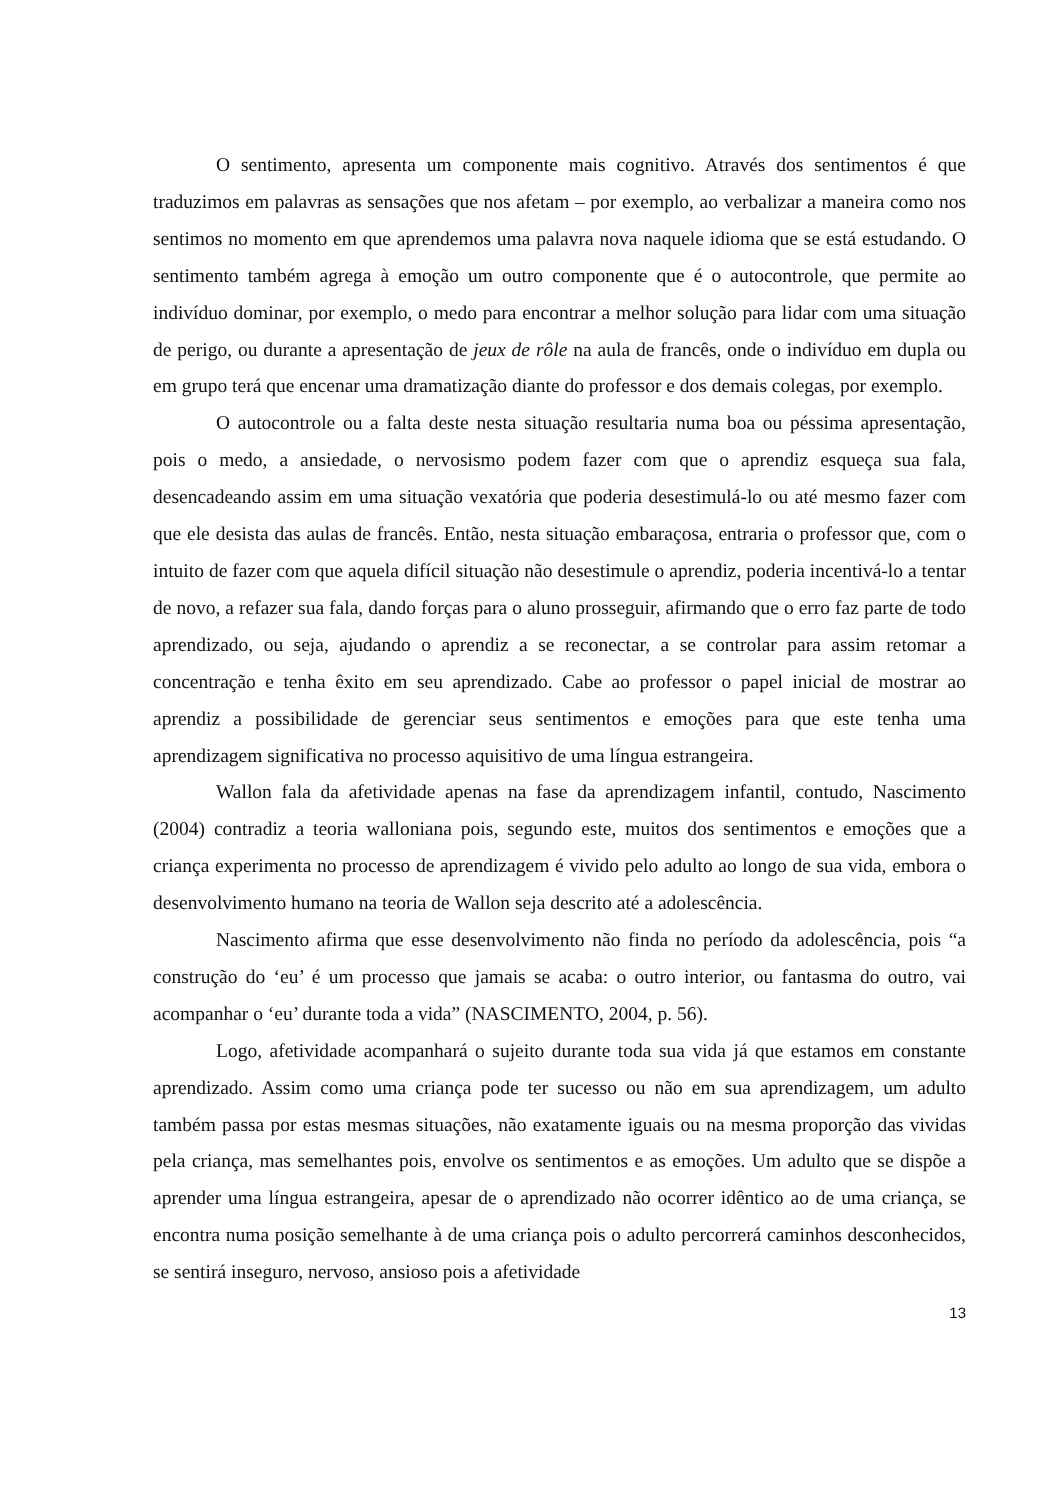O sentimento, apresenta um componente mais cognitivo. Através dos sentimentos é que traduzimos em palavras as sensações que nos afetam – por exemplo, ao verbalizar a maneira como nos sentimos no momento em que aprendemos uma palavra nova naquele idioma que se está estudando. O sentimento também agrega à emoção um outro componente que é o autocontrole, que permite ao indivíduo dominar, por exemplo, o medo para encontrar a melhor solução para lidar com uma situação de perigo, ou durante a apresentação de jeux de rôle na aula de francês, onde o indivíduo em dupla ou em grupo terá que encenar uma dramatização diante do professor e dos demais colegas, por exemplo.
O autocontrole ou a falta deste nesta situação resultaria numa boa ou péssima apresentação, pois o medo, a ansiedade, o nervosismo podem fazer com que o aprendiz esqueça sua fala, desencadeando assim em uma situação vexatória que poderia desestimulá-lo ou até mesmo fazer com que ele desista das aulas de francês. Então, nesta situação embaraçosa, entraria o professor que, com o intuito de fazer com que aquela difícil situação não desestimule o aprendiz, poderia incentivá-lo a tentar de novo, a refazer sua fala, dando forças para o aluno prosseguir, afirmando que o erro faz parte de todo aprendizado, ou seja, ajudando o aprendiz a se reconectar, a se controlar para assim retomar a concentração e tenha êxito em seu aprendizado. Cabe ao professor o papel inicial de mostrar ao aprendiz a possibilidade de gerenciar seus sentimentos e emoções para que este tenha uma aprendizagem significativa no processo aquisitivo de uma língua estrangeira.
Wallon fala da afetividade apenas na fase da aprendizagem infantil, contudo, Nascimento (2004) contradiz a teoria walloniana pois, segundo este, muitos dos sentimentos e emoções que a criança experimenta no processo de aprendizagem é vivido pelo adulto ao longo de sua vida, embora o desenvolvimento humano na teoria de Wallon seja descrito até a adolescência.
Nascimento afirma que esse desenvolvimento não finda no período da adolescência, pois “a construção do ‘eu’ é um processo que jamais se acaba: o outro interior, ou fantasma do outro, vai acompanhar o ‘eu’ durante toda a vida” (NASCIMENTO, 2004, p. 56).
Logo, afetividade acompanhará o sujeito durante toda sua vida já que estamos em constante aprendizado. Assim como uma criança pode ter sucesso ou não em sua aprendizagem, um adulto também passa por estas mesmas situações, não exatamente iguais ou na mesma proporção das vividas pela criança, mas semelhantes pois, envolve os sentimentos e as emoções. Um adulto que se dispõe a aprender uma língua estrangeira, apesar de o aprendizado não ocorrer idêntico ao de uma criança, se encontra numa posição semelhante à de uma criança pois o adulto percorrerá caminhos desconhecidos, se sentirá inseguro, nervoso, ansioso pois a afetividade
13